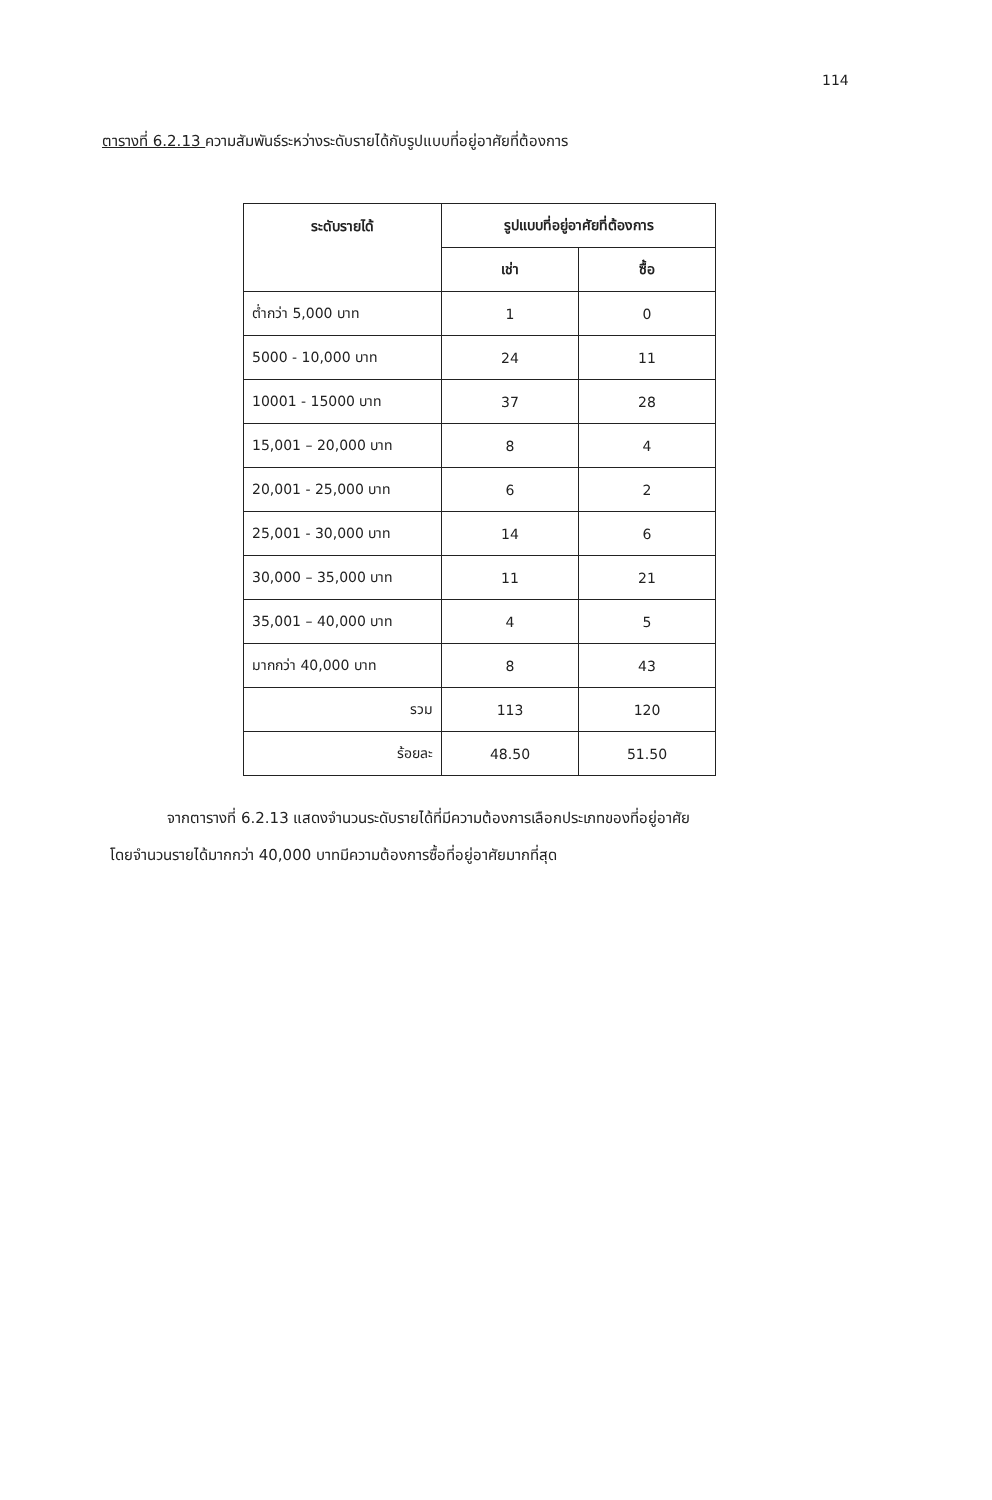114
ตารางที่ 6.2.13 ความสัมพันธ์ระหว่างระดับรายได้กับรูปแบบที่อยู่อาศัยที่ต้องการ
| ระดับรายได้ | รูปแบบที่อยู่อาศัยที่ต้องการ | |
| --- | --- | --- |
| | เช่า | ซื้อ |
| ต่ำกว่า 5,000 บาท | 1 | 0 |
| 5000 - 10,000 บาท | 24 | 11 |
| 10001 - 15000 บาท | 37 | 28 |
| 15,001 – 20,000 บาท | 8 | 4 |
| 20,001 - 25,000 บาท | 6 | 2 |
| 25,001 - 30,000 บาท | 14 | 6 |
| 30,000 – 35,000 บาท | 11 | 21 |
| 35,001 – 40,000 บาท | 4 | 5 |
| มากกว่า 40,000 บาท | 8 | 43 |
| รวม | 113 | 120 |
| ร้อยละ | 48.50 | 51.50 |
จากตารางที่ 6.2.13 แสดงจำนวนระดับรายได้ที่มีความต้องการเลือกประเภทของที่อยู่อาศัย
โดยจำนวนรายได้มากกว่า 40,000 บาทมีความต้องการซื้อที่อยู่อาศัยมากที่สุด